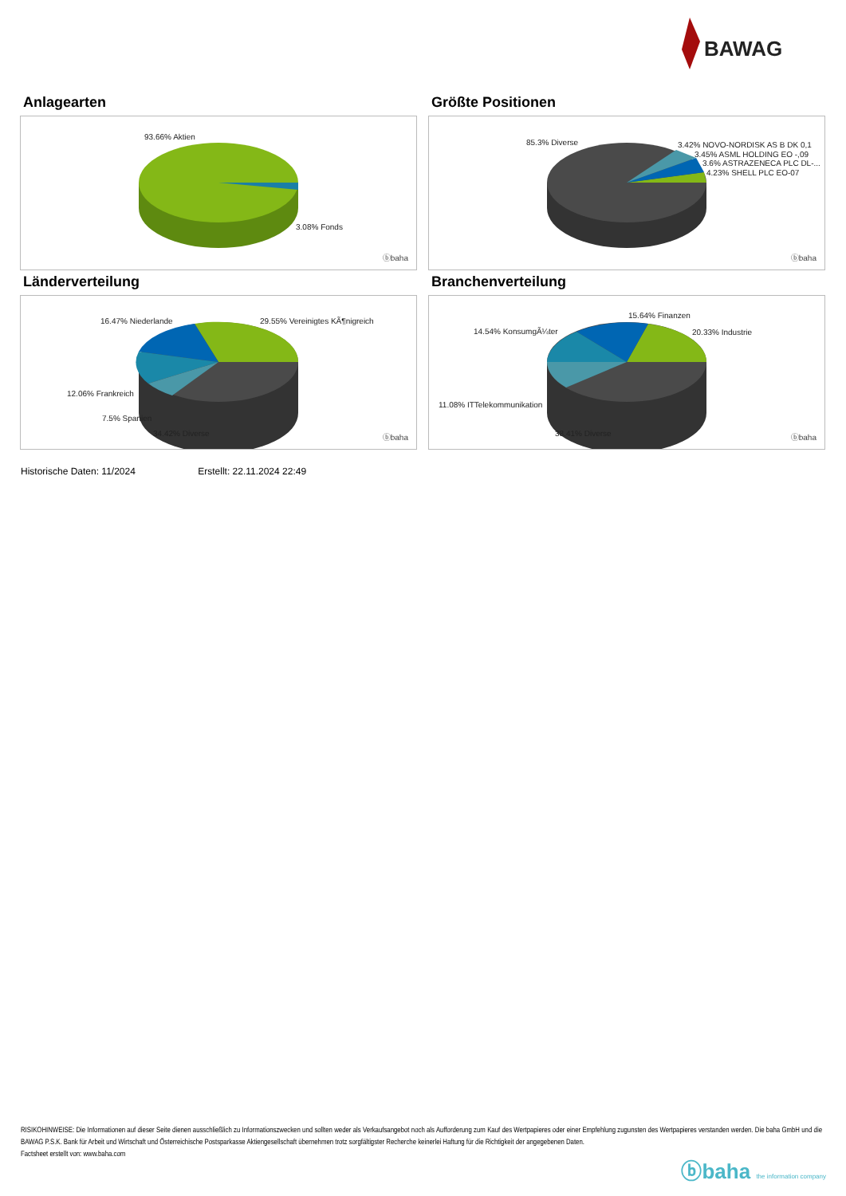BAWAG
Anlagearten
93.66% Aktien
3.08% Fonds
ⓑbaha
Größte Positionen
85.3% Diverse 3.42% NOVO-NORDISK AS B DK 0,1
3.45% ASML HOLDING EO -,09
3.6% ASTRAZENECA PLC DL-...
4.23% SHELL PLC EO-07
ⓑbaha
Länderverteilung
16.47% Niederlande 29.55% Vereinigtes KÃ¶nigreich
12.06% Frankreich
7.5% Spanien
34.42% Diverse ⓑbaha
Branchenverteilung
15.64% Finanzen
14.54% KonsumgÃ¼ter 20.33% Industrie
11.08% ITTelekommunikation
38.41% Diverse ⓑbaha
Historische Daten: 11/2024 Erstellt: 22.11.2024 22:49
RISIKOHINWEISE: Die Informationen auf dieser Seite dienen ausschließlich zu Informationszwecken und sollten weder als Verkaufsangebot noch als Aufforderung zum Kauf des Wertpapieres oder einer Empfehlung zugunsten des Wertpapieres verstanden werden. Die baha GmbH und die BAWAG P.S.K. Bank für Arbeit und Wirtschaft und Österreichische Postsparkasse Aktiengesellschaft übernehmen trotz sorgfältigster Recherche keinerlei Haftung für die Richtigkeit der angegebenen Daten.
Factsheet erstellt von: www.baha.com
ⓑbaha the information company